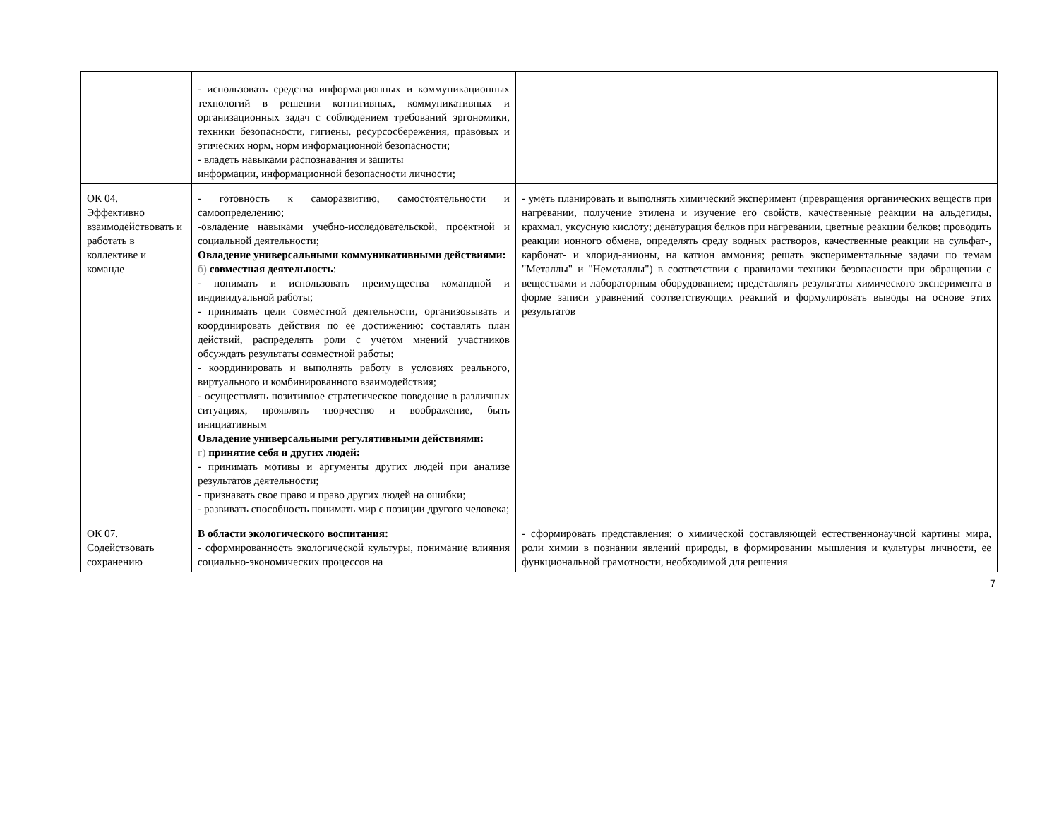| | - использовать средства информационных и коммуникационных технологий в решении когнитивных, коммуникативных и организационных задач с соблюдением требований эргономики, техники безопасности, гигиены, ресурсосбережения, правовых и этических норм, норм информационной безопасности; - владеть навыками распознавания и защиты информации, информационной безопасности личности; | |
| ОК 04. Эффективно взаимодействовать и работать в коллективе и команде | - готовность к саморазвитию, самостоятельности и самоопределению; -овладение навыками учебно-исследовательской, проектной и социальной деятельности; Овладение универсальными коммуникативными действиями: б) совместная деятельность : - понимать и использовать преимущества командной и индивидуальной работы; - принимать цели совместной деятельности, организовывать и координировать действия по ее достижению: составлять план действий, распределять роли с учетом мнений участников обсуждать результаты совместной работы; - координировать и выполнять работу в условиях реального, виртуального и комбинированного взаимодействия; - осуществлять позитивное стратегическое поведение в различных ситуациях, проявлять творчество и воображение, быть инициативным Овладение универсальными регулятивными действиями: г) принятие себя и других людей: - принимать мотивы и аргументы других людей при анализе результатов деятельности; - признавать свое право и право других людей на ошибки; - развивать способность понимать мир с позиции другого человека; | - уметь планировать и выполнять химический эксперимент (превращения органических веществ при нагревании, получение этилена и изучение его свойств, качественные реакции на альдегиды, крахмал, уксусную кислоту; денатурация белков при нагревании, цветные реакции белков; проводить реакции ионного обмена, определять среду водных растворов, качественные реакции на сульфат-, карбонат- и хлорид-анионы, на катион аммония; решать экспериментальные задачи по темам "Металлы" и "Неметаллы") в соответствии с правилами техники безопасности при обращении с веществами и лабораторным оборудованием; представлять результаты химического эксперимента в форме записи уравнений соответствующих реакций и формулировать выводы на основе этих результатов |
| ОК 07. Содействовать сохранению | В области экологического воспитания: - сформированность экологической культуры, понимание влияния социально-экономических процессов на | - сформировать представления: о химической составляющей естественнонаучной картины мира, роли химии в познании явлений природы, в формировании мышления и культуры личности, ее функциональной грамотности, необходимой для решения |
7